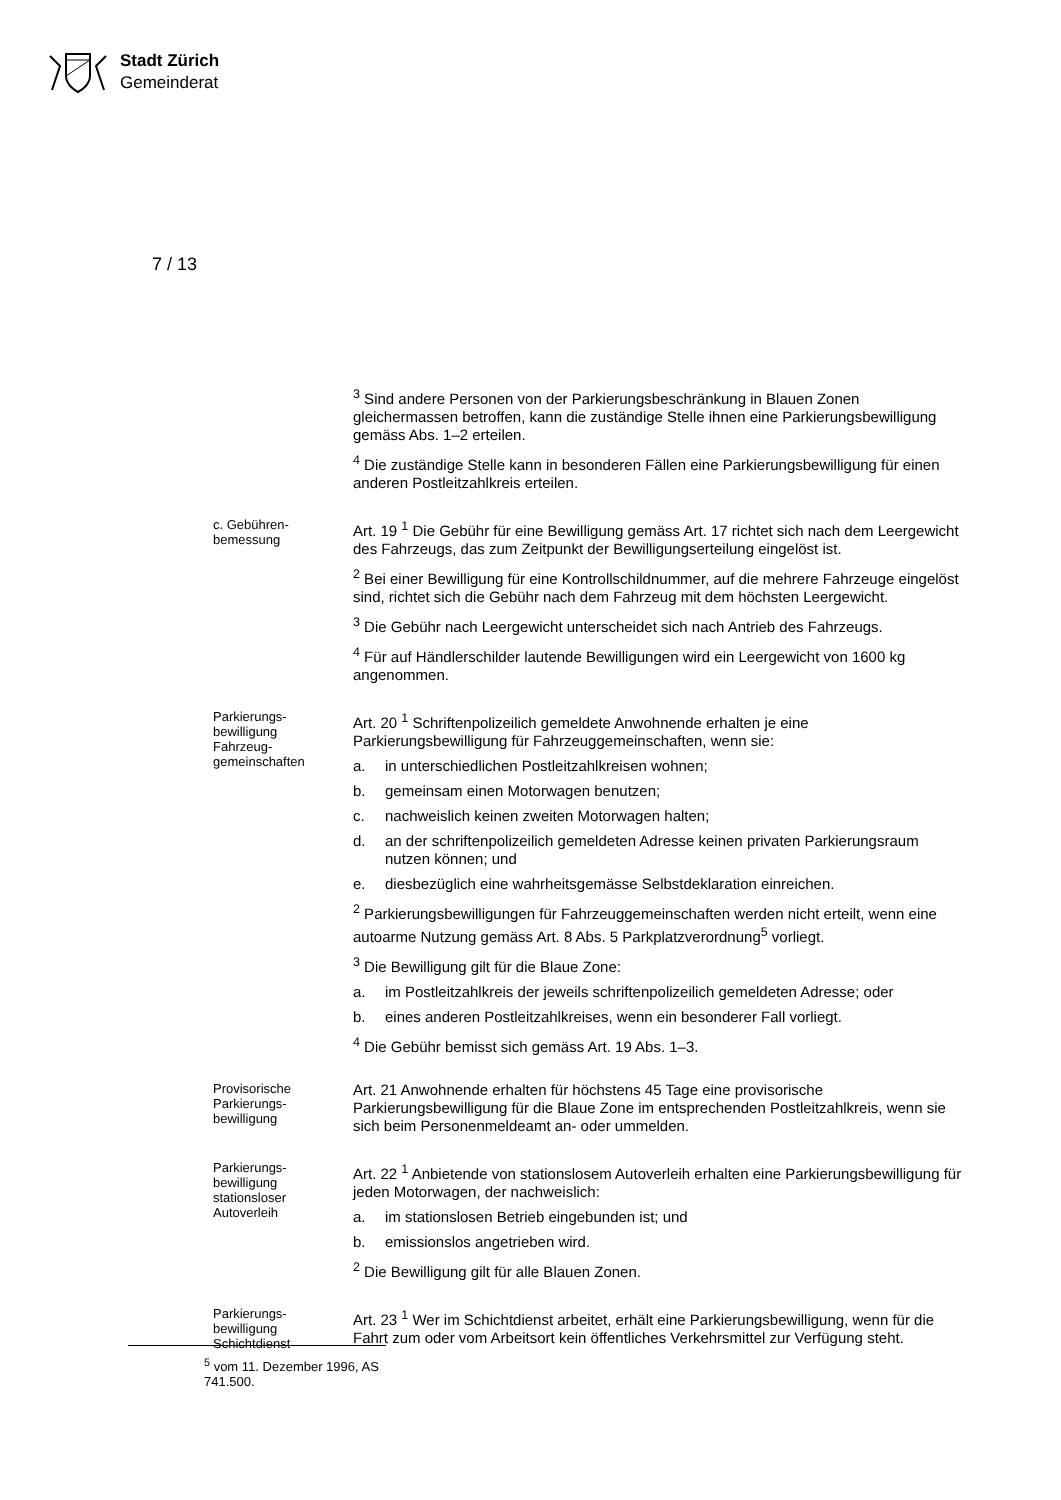Stadt Zürich
Gemeinderat
7 / 13
<sup>3</sup> Sind andere Personen von der Parkierungsbeschränkung in Blauen Zonen gleichermassen betroffen, kann die zuständige Stelle ihnen eine Parkierungsbewilligung gemäss Abs. 1–2 erteilen.
<sup>4</sup> Die zuständige Stelle kann in besonderen Fällen eine Parkierungsbewilligung für einen anderen Postleitzahlkreis erteilen.
c. Gebühren-
bemessung
Art. 19 <sup>1</sup> Die Gebühr für eine Bewilligung gemäss Art. 17 richtet sich nach dem Leergewicht des Fahrzeugs, das zum Zeitpunkt der Bewilligungserteilung eingelöst ist.
<sup>2</sup> Bei einer Bewilligung für eine Kontrollschildnummer, auf die mehrere Fahrzeuge eingelöst sind, richtet sich die Gebühr nach dem Fahrzeug mit dem höchsten Leergewicht.
<sup>3</sup> Die Gebühr nach Leergewicht unterscheidet sich nach Antrieb des Fahrzeugs.
<sup>4</sup> Für auf Händlerschilder lautende Bewilligungen wird ein Leergewicht von 1600 kg angenommen.
Parkierungs-
bewilligung
Fahrzeug-
gemeinschaften
Art. 20 <sup>1</sup> Schriftenpolizeilich gemeldete Anwohnende erhalten je eine Parkierungsbewilligung für Fahrzeuggemeinschaften, wenn sie:
a. in unterschiedlichen Postleitzahlkreisen wohnen;
b. gemeinsam einen Motorwagen benutzen;
c. nachweislich keinen zweiten Motorwagen halten;
d. an der schriftenpolizeilich gemeldeten Adresse keinen privaten Parkierungsraum nutzen können; und
e. diesbezüglich eine wahrheitsgemässe Selbstdeklaration einreichen.
<sup>2</sup> Parkierungsbewilligungen für Fahrzeuggemeinschaften werden nicht erteilt, wenn eine autoarme Nutzung gemäss Art. 8 Abs. 5 Parkplatzverordnung<sup>5</sup> vorliegt.
<sup>3</sup> Die Bewilligung gilt für die Blaue Zone:
a. im Postleitzahlkreis der jeweils schriftenpolizeilich gemeldeten Adresse; oder
b. eines anderen Postleitzahlkreises, wenn ein besonderer Fall vorliegt.
<sup>4</sup> Die Gebühr bemisst sich gemäss Art. 19 Abs. 1–3.
Provisorische
Parkierungs-
bewilligung
Art. 21 Anwohnende erhalten für höchstens 45 Tage eine provisorische Parkierungsbewilligung für die Blaue Zone im entsprechenden Postleitzahlkreis, wenn sie sich beim Personenmeldeamt an- oder ummelden.
Parkierungs-
bewilligung
stationsloser
Autoverleih
Art. 22 <sup>1</sup> Anbietende von stationslosem Autoverleih erhalten eine Parkierungsbewilligung für jeden Motorwagen, der nachweislich:
a. im stationslosen Betrieb eingebunden ist; und
b. emissionslos angetrieben wird.
<sup>2</sup> Die Bewilligung gilt für alle Blauen Zonen.
Parkierungs-
bewilligung
Schichtdienst
Art. 23 <sup>1</sup> Wer im Schichtdienst arbeitet, erhält eine Parkierungsbewilligung, wenn für die Fahrt zum oder vom Arbeitsort kein öffentliches Verkehrsmittel zur Verfügung steht.
<sup>5</sup> vom 11. Dezember 1996, AS 741.500.